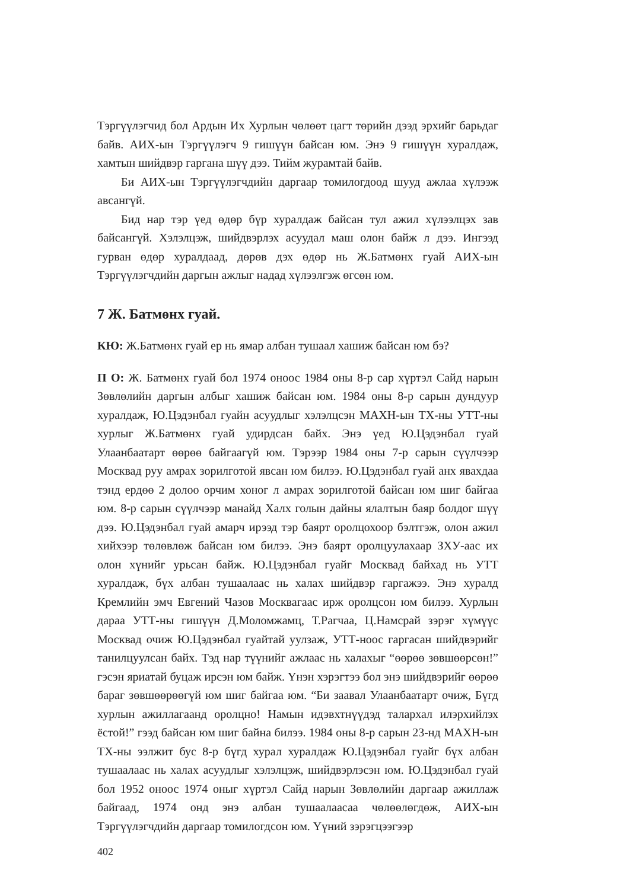Тэргүүлэгчид бол Ардын Их Хурлын чөлөөт цагт төрийн дээд эрхийг барьдаг байв. АИХ-ын Тэргүүлэгч 9 гишүүн байсан юм. Энэ 9 гишүүн хуралдаж, хамтын шийдвэр гаргана шүү дээ. Тийм журамтай байв.
Би АИХ-ын Тэргүүлэгчдийн даргаар томилогдоод шууд ажлаа хүлээж авсангүй.
Бид нар тэр үед өдөр бүр хуралдаж байсан тул ажил хүлээлцэх зав байсангүй. Хэлэлцэж, шийдвэрлэх асуудал маш олон байж л дээ. Ингээд гурван өдөр хуралдаад, дөрөв дэх өдөр нь Ж.Батмөнх гуай АИХ-ын Тэргүүлэгчдийн даргын ажлыг надад хүлээлгэж өгсөн юм.
7 Ж. Батмөнх гуай.
КЮ: Ж.Батмөнх гуай ер нь ямар албан тушаал хашиж байсан юм бэ?
П О: Ж. Батмөнх гуай бол 1974 оноос 1984 оны 8-р сар хүртэл Сайд нарын Зөвлөлийн даргын албыг хашиж байсан юм. 1984 оны 8-р сарын дундуур хуралдаж, Ю.Цэдэнбал гуайн асуудлыг хэлэлцсэн МАХН-ын ТХ-ны УТТ-ны хурлыг Ж.Батмөнх гуай удирдсан байх. Энэ үед Ю.Цэдэнбал гуай Улаанбаатарт өөрөө байгаагүй юм. Тэрээр 1984 оны 7-р сарын сүүлчээр Москвад руу амрах зорилготой явсан юм билээ. Ю.Цэдэнбал гуай анх явахдаа тэнд ердөө 2 долоо орчим хоног л амрах зорилготой байсан юм шиг байгаа юм. 8-р сарын сүүлчээр манайд Халх голын дайны ялалтын баяр болдог шүү дээ. Ю.Цэдэнбал гуай амарч ирээд тэр баярт оролцохоор бэлтгэж, олон ажил хийхээр төлөвлөж байсан юм билээ. Энэ баярт оролцуулахаар ЗХУ-аас их олон хүнийг урьсан байж. Ю.Цэдэнбал гуайг Москвад байхад нь УТТ хуралдаж, бүх албан тушаалаас нь халах шийдвэр гаргажээ. Энэ хуралд Кремлийн эмч Евгений Чазов Москвагаас ирж оролцсон юм билээ. Хурлын дараа УТТ-ны гишүүн Д.Моломжамц, Т.Рагчаа, Ц.Намсрай зэрэг хүмүүс Москвад очиж Ю.Цэдэнбал гуайтай уулзаж, УТТ-ноос гаргасан шийдвэрийг танилцуулсан байх. Тэд нар түүнийг ажлаас нь халахыг “өөрөө зөвшөөрсөн!” гэсэн яриатай буцаж ирсэн юм байж. Үнэн хэрэгтээ бол энэ шийдвэрийг өөрөө бараг зөвшөөрөөгүй юм шиг байгаа юм. “Би заавал Улаанбаатарт очиж, Бүгд хурлын ажиллагаанд оролцно! Намын идэвхтнүүдэд талархал илэрхийлэх ёстой!” гээд байсан юм шиг байна билээ. 1984 оны 8-р сарын 23-нд МАХН-ын ТХ-ны ээлжит бус 8-р бүгд хурал хуралдаж Ю.Цэдэнбал гуайг бүх албан тушаалаас нь халах асуудлыг хэлэлцэж, шийдвэрлэсэн юм. Ю.Цэдэнбал гуай бол 1952 оноос 1974 оныг хүртэл Сайд нарын Зөвлөлийн даргаар ажиллаж байгаад, 1974 онд энэ албан тушаалаасаа чөлөөлөгдөж, АИХ-ын Тэргүүлэгчдийн даргаар томилогдсон юм. Үүний зэрэгцээгээр
402